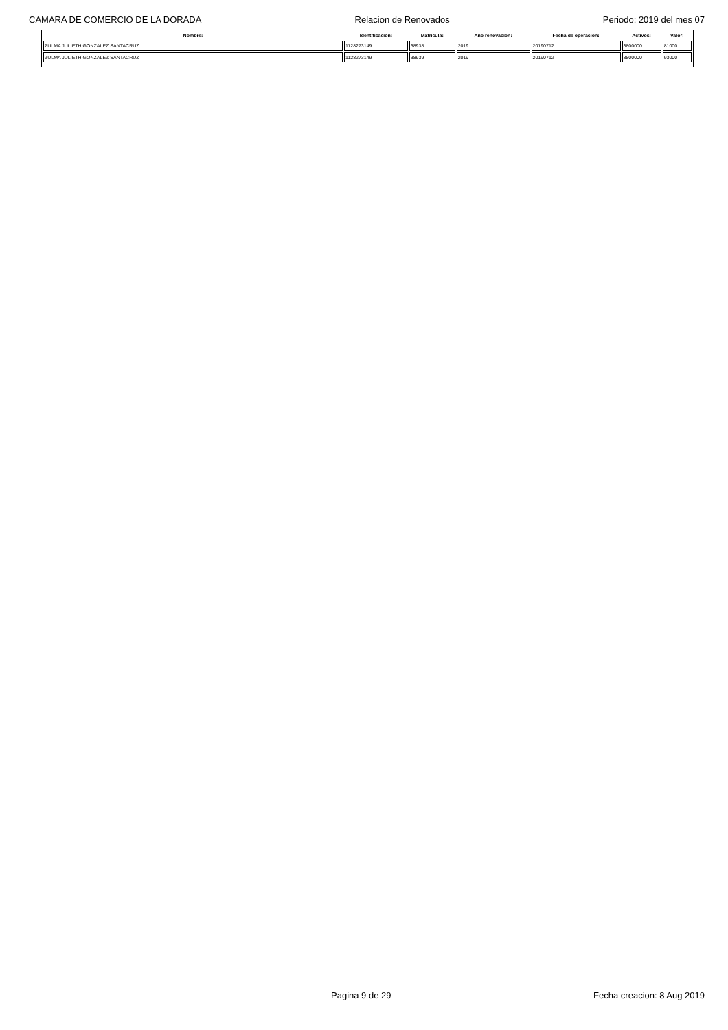CAMARA DE COMERCIO DE LA DORADA Relacion de Renovados Periodo: 2019 del mes 07
| Nombre: | Identificacion: | Matricula: | Año renovacion: | Fecha de operacion: | Activos: | Valor: |
| --- | --- | --- | --- | --- | --- | --- |
| ZULMA JULIETH GONZALEZ SANTACRUZ | 1128273149 | 38938 | 2019 | 20190712 | 3800000 | 81000 |
| ZULMA JULIETH GONZALEZ SANTACRUZ | 1128273149 | 38939 | 2019 | 20190712 | 3800000 | 93000 |
Pagina 9 de 29 Fecha creacion: 8 Aug 2019